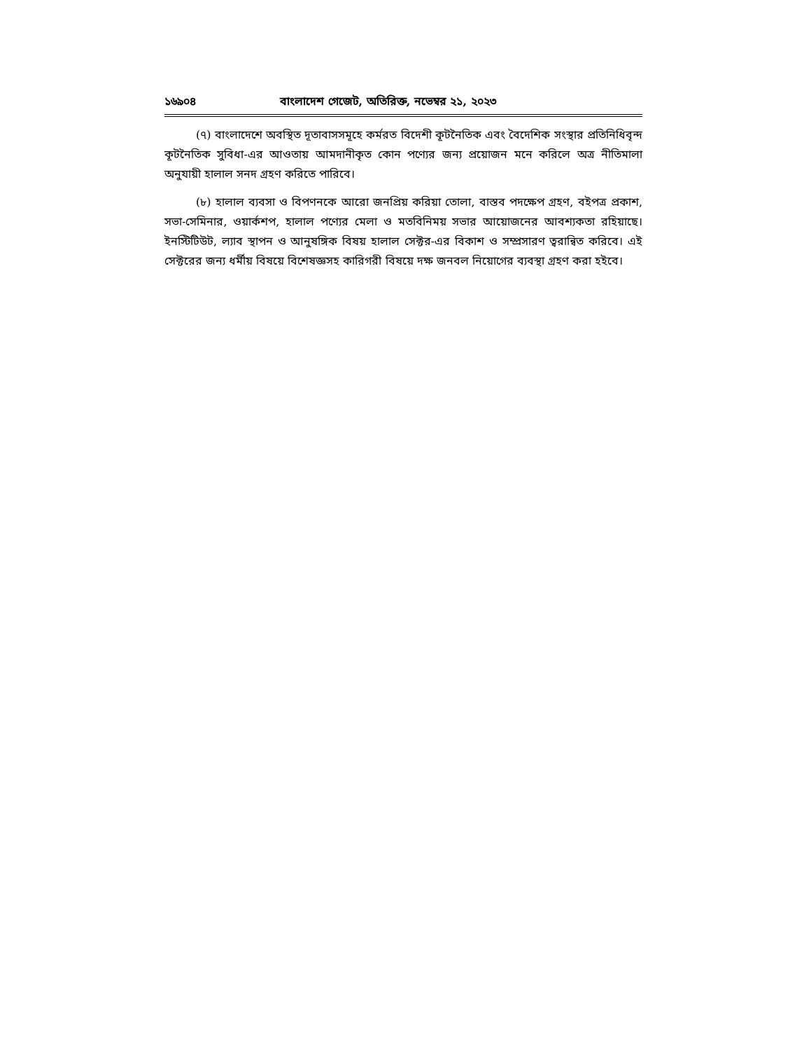১৬৯০৪ বাংলাদেশ গেজেট, অতিরিক্ত, নভেম্বর ২১, ২০২৩
(৭) বাংলাদেশে অবস্থিত দূতাবাসসমূহে কর্মরত বিদেশী কূটনৈতিক এবং বৈদেশিক সংস্থার প্রতিনিধিবৃন্দ কূটনৈতিক সুবিধা-এর আওতায় আমদানীকৃত কোন পণ্যের জন্য প্রয়োজন মনে করিলে অত্র নীতিমালা অনুযায়ী হালাল সনদ গ্রহণ করিতে পারিবে।
(৮) হালাল ব্যবসা ও বিপণনকে আরো জনপ্রিয় করিয়া তোলা, বাস্তব পদক্ষেপ গ্রহণ, বইপত্র প্রকাশ, সভা-সেমিনার, ওয়ার্কশপ, হালাল পণ্যের মেলা ও মতবিনিময় সভার আয়োজনের আবশ্যকতা রহিয়াছে। ইনস্টিটিউট, ল্যাব স্থাপন ও আনুষঙ্গিক বিষয় হালাল সেক্টর-এর বিকাশ ও সম্প্রসারণ ত্বরান্বিত করিবে। এই সেক্টরের জন্য ধর্মীয় বিষয়ে বিশেষজ্ঞসহ কারিগরী বিষয়ে দক্ষ জনবল নিয়োগের ব্যবস্থা গ্রহণ করা হইবে।